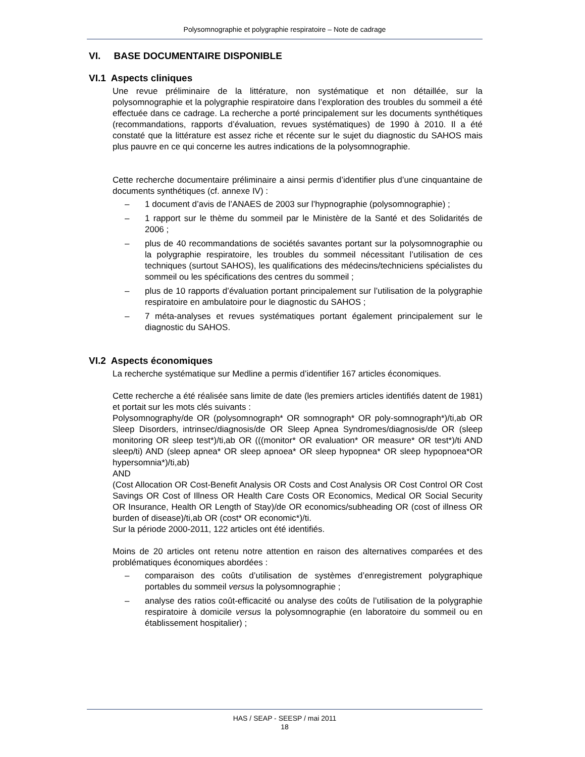Polysomnographie et polygraphie respiratoire – Note de cadrage
VI. BASE DOCUMENTAIRE DISPONIBLE
VI.1 Aspects cliniques
Une revue préliminaire de la littérature, non systématique et non détaillée, sur la polysomnographie et la polygraphie respiratoire dans l’exploration des troubles du sommeil a été effectuée dans ce cadrage. La recherche a porté principalement sur les documents synthétiques (recommandations, rapports d’évaluation, revues systématiques) de 1990 à 2010. Il a été constaté que la littérature est assez riche et récente sur le sujet du diagnostic du SAHOS mais plus pauvre en ce qui concerne les autres indications de la polysomnographie.
Cette recherche documentaire préliminaire a ainsi permis d’identifier plus d’une cinquantaine de documents synthétiques (cf. annexe IV) :
– 1 document d’avis de l’ANAES de 2003 sur l’hypnographie (polysomnographie) ;
– 1 rapport sur le thème du sommeil par le Ministère de la Santé et des Solidarités de 2006 ;
– plus de 40 recommandations de sociétés savantes portant sur la polysomnographie ou la polygraphie respiratoire, les troubles du sommeil nécessitant l’utilisation de ces techniques (surtout SAHOS), les qualifications des médecins/techniciens spécialistes du sommeil ou les spécifications des centres du sommeil ;
– plus de 10 rapports d’évaluation portant principalement sur l’utilisation de la polygraphie respiratoire en ambulatoire pour le diagnostic du SAHOS ;
– 7 méta-analyses et revues systématiques portant également principalement sur le diagnostic du SAHOS.
VI.2 Aspects économiques
La recherche systématique sur Medline a permis d’identifier 167 articles économiques.
Cette recherche a été réalisée sans limite de date (les premiers articles identifiés datent de 1981) et portait sur les mots clés suivants :
Polysomnography/de OR (polysomnograph* OR somnograph* OR poly-somnograph*)/ti,ab OR Sleep Disorders, intrinsec/diagnosis/de OR Sleep Apnea Syndromes/diagnosis/de OR (sleep monitoring OR sleep test*)/ti,ab OR (((monitor* OR evaluation* OR measure* OR test*)/ti AND sleep/ti) AND (sleep apnea* OR sleep apnoea* OR sleep hypopnea* OR sleep hypopnoea*OR hypersomnia*)/ti,ab)
AND
(Cost Allocation OR Cost-Benefit Analysis OR Costs and Cost Analysis OR Cost Control OR Cost Savings OR Cost of Illness OR Health Care Costs OR Economics, Medical OR Social Security OR Insurance, Health OR Length of Stay)/de OR economics/subheading OR (cost of illness OR burden of disease)/ti,ab OR (cost* OR economic*)/ti.
Sur la période 2000-2011, 122 articles ont été identifiés.
Moins de 20 articles ont retenu notre attention en raison des alternatives comparées et des problématiques économiques abordées :
– comparaison des coûts d’utilisation de systèmes d’enregistrement polygraphique portables du sommeil versus la polysomnographie ;
– analyse des ratios coût-efficacité ou analyse des coûts de l’utilisation de la polygraphie respiratoire à domicile versus la polysomnographie (en laboratoire du sommeil ou en établissement hospitalier) ;
HAS / SEAP - SEESP / mai 2011
18